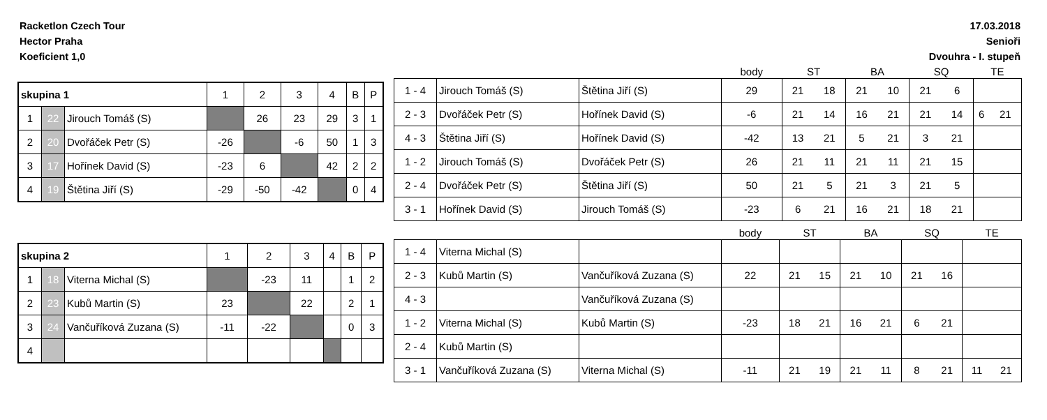Racketlon Czech Tour
Hector Praha
Koeficient 1,0
17.03.2018
Senioři
Dvouhra - I. stupeň
| skupina 1 | | | 1 | 2 | 3 | 4 | B | P |
| 1 | 22 | Jirouch Tomáš (S) | | 26 | 23 | 29 | 3 | 1 |
| 2 | 20 | Dvořáček Petr (S) | -26 | | -6 | 50 | 1 | 3 |
| 3 | 17 | Hořínek David (S) | -23 | 6 | | 42 | 2 | 2 |
| 4 | 19 | Štětina Jiří (S) | -29 | -50 | -42 | | 0 | 4 |
| | | | body | ST | | BA | | SQ | | TE | |
| 1 - 4 | Jirouch Tomáš (S) | Štětina Jiří (S) | 29 | 21 | 18 | 21 | 10 | 21 | 6 | | |
| 2 - 3 | Dvořáček Petr (S) | Hořínek David (S) | -6 | 21 | 14 | 16 | 21 | 21 | 14 | 6 | 21 |
| 4 - 3 | Štětina Jiří (S) | Hořínek David (S) | -42 | 13 | 21 | 5 | 21 | 3 | 21 | | |
| 1 - 2 | Jirouch Tomáš (S) | Dvořáček Petr (S) | 26 | 21 | 11 | 21 | 11 | 21 | 15 | | |
| 2 - 4 | Dvořáček Petr (S) | Štětina Jiří (S) | 50 | 21 | 5 | 21 | 3 | 21 | 5 | | |
| 3 - 1 | Hořínek David (S) | Jirouch Tomáš (S) | -23 | 6 | 21 | 16 | 21 | 18 | 21 | | |
| skupina 2 | | | 1 | 2 | 3 | 4 | B | P |
| 1 | 18 | Viterna Michal (S) | | -23 | 11 | | 1 | 2 |
| 2 | 23 | Kubů Martin (S) | 23 | | 22 | | 2 | 1 |
| 3 | 24 | Vančuříková Zuzana (S) | -11 | -22 | | | 0 | 3 |
| 4 | | | | | | | | |
| | | | body | ST | | BA | | SQ | | TE | |
| 1 - 4 | Viterna Michal (S) | | | | | | | | | | |
| 2 - 3 | Kubů Martin (S) | Vančuříková Zuzana (S) | 22 | 21 | 15 | 21 | 10 | 21 | 16 | | |
| 4 - 3 | | Vančuříková Zuzana (S) | | | | | | | | | |
| 1 - 2 | Viterna Michal (S) | Kubů Martin (S) | -23 | 18 | 21 | 16 | 21 | 6 | 21 | | |
| 2 - 4 | Kubů Martin (S) | | | | | | | | | | |
| 3 - 1 | Vančuříková Zuzana (S) | Viterna Michal (S) | -11 | 21 | 19 | 21 | 11 | 8 | 21 | 11 | 21 |